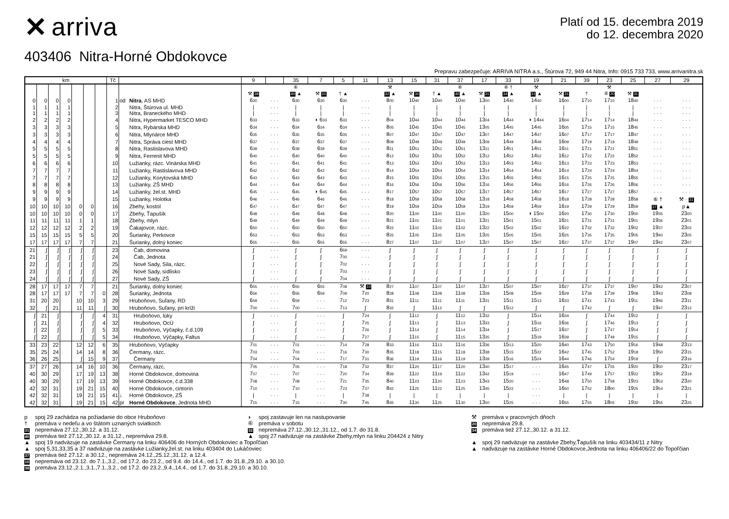✕ arriva
Platí od 15. decembra 2019
do 12. decembra 2020
403406 Nitra-Horné Obdokovce
Prepravu zabezpečuje: ARRIVA NITRA a.s., Štúrova 72, 949 44 Nitra, Info: 0915 733 733, www.arrivanitra.sk
| km | | | | | | | Tč | | | 9 | | 35 | 7 | 5 | 11 | 13 | 15 | 31 | 37 | 17 | 33 | 19 | 21 | 39 | 23 | 25 | 27 | 29 |
| --- | --- | --- | --- | --- | --- | --- | --- | --- | --- | --- | --- | --- | --- | --- | --- | --- | --- | --- | --- | --- | --- | --- | --- | --- | --- | --- | --- | --- |
| | | | | | | | | | | ⚒ 38 | | ⑥ 40 ▲ | ⚒ 10 | † ▲ | | ⚒ 32 ▲ | ⚒ 31 | † ▲ | ⑥ 40 ▲ | ⚒ 31 | ⑥ † 34 ▲ | ⚒ 31 ▲ | ⚒ 31 | † | ⚒ ⑥ 20 | ⚒ 31 | | |
| 0 | 0 | 0 | 0 | | | | 1 | od | Nitra , AS MHD | 6 30 | · · · | 6 30 | 6 30 | 6 30 | · · · | 8 00 | 10 40 | 10 40 | 10 40 | 13 00 | 14 40 | 14 40 | 16 00 | 17 10 | 17 10 | 18 40 | · · · | · · · |
| 1 | 1 | 1 | 1 | | | | 2 | | Nitra, Štúrova ul. MHD | / | · · · | / | / | / | · · · | / | / | / | / | / | / | / | / | / | / | / | · · · | · · · |
| 1 | 1 | 1 | 1 | | | | 3 | | Nitra, Braneckého MHD | / | · · · | / | / | / | · · · | / | / | / | / | / | / | / | / | / | / | / | · · · | · · · |
| 2 | 2 | 2 | 2 | | | | 4 | | Nitra, Hypermarket TESCO MHD | 6 33 | · · · | 6 33 | ◗ 6 33 | 6 33 | · · · | 8 04 | 10 44 | 10 44 | 10 44 | 13 04 | 14 44 | ◗ 14 44 | 16 04 | 17 14 | 17 14 | 18 44 | · · · | · · · |
| 3 | 3 | 3 | 3 | | | | 5 | | Nitra, Rybárska MHD | 6 34 | · · · | 6 34 | 6 34 | 6 34 | · · · | 8 05 | 10 45 | 10 45 | 10 45 | 13 05 | 14 45 | 14 45 | 16 05 | 17 15 | 17 15 | 18 45 | · · · | · · · |
| 3 | 3 | 3 | 3 | | | | 6 | | Nitra, Mlynárce MHD | 6 35 | · · · | 6 35 | 6 35 | 6 35 | · · · | 8 07 | 10 47 | 10 47 | 10 47 | 13 07 | 14 47 | 14 47 | 16 07 | 17 17 | 17 17 | 18 47 | · · · | · · · |
| 4 | 4 | 4 | 4 | | | | 7 | | Nitra, Správa ciest MHD | 6 37 | · · · | 6 37 | 6 37 | 6 37 | · · · | 8 09 | 10 49 | 10 49 | 10 49 | 13 09 | 14 49 | 14 49 | 16 09 | 17 19 | 17 19 | 18 49 | · · · | · · · |
| 5 | 5 | 5 | 5 | | | | 8 | | Nitra, Rastislavova MHD | 6 39 | · · · | 6 39 | 6 39 | 6 39 | · · · | 8 11 | 10 51 | 10 51 | 10 51 | 13 11 | 14 51 | 14 51 | 16 11 | 17 21 | 17 21 | 18 51 | · · · | · · · |
| 5 | 5 | 5 | 5 | | | | 9 | | Nitra, Ferrenit MHD | 6 40 | · · · | 6 40 | 6 40 | 6 40 | · · · | 8 12 | 10 52 | 10 52 | 10 52 | 13 12 | 14 52 | 14 52 | 16 12 | 17 22 | 17 22 | 18 52 | · · · | · · · |
| 6 | 6 | 6 | 6 | | | | 10 | | Lužianky, rázc. Vinárska MHD | 6 41 | · · · | 6 41 | 6 41 | 6 41 | · · · | 8 13 | 10 53 | 10 53 | 10 53 | 13 13 | 14 53 | 14 53 | 16 13 | 17 23 | 17 23 | 18 53 | · · · | · · · |
| 7 | 7 | 7 | 7 | | | | 11 | | Lužianky, Rastislavova MHD | 6 42 | · · · | 6 42 | 6 42 | 6 42 | · · · | 8 14 | 10 54 | 10 54 | 10 54 | 13 14 | 14 54 | 14 54 | 16 14 | 17 24 | 17 24 | 18 54 | · · · | · · · |
| 7 | 7 | 7 | 7 | | | | 12 | | Lužianky, Korytovská MHD | 6 43 | · · · | 6 43 | 6 43 | 6 43 | · · · | 8 15 | 10 55 | 10 55 | 10 55 | 13 15 | 14 55 | 14 55 | 16 15 | 17 25 | 17 25 | 18 55 | · · · | · · · |
| 8 | 8 | 8 | 8 | | | | 13 | | Lužianky, ZŠ MHD | 6 44 | · · · | 6 44 | 6 44 | 6 44 | · · · | 8 16 | 10 56 | 10 56 | 10 56 | 13 16 | 14 56 | 14 56 | 16 16 | 17 26 | 17 26 | 18 56 | · · · | · · · |
| 9 | 9 | 9 | 9 | | | | 14 | | Lužianky, žel.st. MHD | 6 45 | · · · | 6 45 | ◗ 6 45 | 6 45 | · · · | 8 17 | 10 57 | 10 57 | 10 57 | 13 17 | 14 57 | 14 57 | 16 17 | 17 27 | 17 27 | 18 57 | · · · | · · · |
| 9 | 9 | 9 | 9 | | | | 15 | | Lužianky, Holotka | 6 46 | · · · | 6 46 | 6 46 | 6 46 | · · · | 8 18 | 10 58 | 10 58 | 10 58 | 13 18 | 14 58 | 14 58 | 16 18 | 17 28 | 17 28 | 18 58 | ⑥ † | ⚒ · 31 |
| 10 | 10 | 10 | 10 | 0 | 0 | | 16 | | Zbehy, kostol | 6 47 | · · · | 6 47 | 6 47 | 6 47 | · · · | 8 19 | 10 59 | 10 59 | 10 59 | 13 19 | 14 59 | 14 59 | 16 19 | 17 29 | 17 29 | 18 59 | 37 ▲ | p▲ |
| 10 | 10 | 10 | 10 | 0 | 0 | | 17 | | Zbehy, Ťapušík | 6 48 | · · · | 6 48 | 6 48 | 6 48 | · · · | 8 20 | 11 00 | 11 00 | 11 00 | 13 20 | 15 00 | ◗ 15 00 | 16 20 | 17 30 | 17 30 | 19 00 | 19 35 | 23 00 |
| 11 | 11 | 11 | 11 | 1 | 1 | | 18 | | Zbehy, mlyn | 6 49 | · · · | 6 49 | 6 49 | 6 49 | · · · | 8 21 | 11 01 | 11 01 | 11 01 | 13 21 | 15 01 | 15 01 | 16 21 | 17 31 | 17 31 | 19 01 | 19 36 | 23 01 |
| 12 | 12 | 12 | 12 | 2 | 2 | | 19 | | Čakajovce, rázc. | 6 50 | · · · | 6 50 | 6 50 | 6 50 | · · · | 8 22 | 11 02 | 11 02 | 11 02 | 13 22 | 15 02 | 15 02 | 16 22 | 17 32 | 17 32 | 19 02 | 19 37 | 23 02 |
| 15 | 15 | 15 | 15 | 5 | 5 | | 20 | | Šurianky, Perkovce | 6 53 | · · · | 6 53 | 6 53 | 6 53 | · · · | 8 25 | 11 05 | 11 05 | 11 05 | 13 25 | 15 05 | 15 05 | 16 25 | 17 35 | 17 35 | 19 05 | 19 40 | 23 05 |
| 17 | 17 | 17 | 17 | 7 | 7 | | 21 | | Šurianky, dolný koniec | 6 55 | · · · | 6 55 | 6 55 | 6 55 | · · · | 8 27 | 11 07 | 11 07 | 11 07 | 13 27 | 15 07 | 15 07 | 16 27 | 17 37 | 17 37 | 19 07 | 19 42 | 23 07 |
| 21 | ∫ | ∫ | ∫ | ∫ | ∫ | | 23 | | Čab, domovina | ∫ | · · · | ∫ | ∫ | 6 59 | · · · | ∫ | ∫ | ∫ | ∫ | ∫ | ∫ | ∫ | ∫ | ∫ | ∫ | ∫ | ∫ | ∫ |
| 21 | ∫ | ∫ | ∫ | ∫ | ∫ | | 24 | | Čab, Jednota | ∫ | · · · | ∫ | ∫ | 7 00 | · · · | ∫ | ∫ | ∫ | ∫ | ∫ | ∫ | ∫ | ∫ | ∫ | ∫ | ∫ | ∫ | ∫ |
| 22 | ∫ | ∫ | ∫ | ∫ | ∫ | | 25 | | Nové Sady, Sila, rázc. | ∫ | · · · | ∫ | ∫ | 7 02 | · · · | ∫ | ∫ | ∫ | ∫ | ∫ | ∫ | ∫ | ∫ | ∫ | ∫ | ∫ | ∫ | ∫ |
| 23 | ∫ | ∫ | ∫ | ∫ | ∫ | | 26 | | Nové Sady, sídlisko | ∫ | · · · | ∫ | ∫ | 7 03 | · · · | ∫ | ∫ | ∫ | ∫ | ∫ | ∫ | ∫ | ∫ | ∫ | ∫ | ∫ | ∫ | ∫ |
| 24 | ∫ | ∫ | ∫ | ∫ | ∫ | | 27 | | Nové Sady, ZŠ | ∫ | · · · | ∫ | ∫ | 7 04 | · · · | ∫ | ∫ | ∫ | ∫ | ∫ | ∫ | ∫ | ∫ | ∫ | ∫ | ∫ | ∫ | ∫ |
| 28 | 17 | 17 | 17 | 7 | 7 | | 21 | | Šurianky, dolný koniec | 6 55 | · · · | 6 55 | 6 55 | 7 08 | ⚒ 10 | 8 27 | 11 07 | 11 07 | 11 07 | 13 27 | 15 07 | 15 07 | 16 27 | 17 37 | 17 37 | 19 07 | 19 42 | 23 07 |
| 28 | 17 | 17 | 17 | 7 | 7 | 0 | 28 | | Šurianky, Jednota | 6 56 | · · · | 6 56 | 6 59 | 7 09 | 7 20 | 8 28 | 11 08 | 11 08 | 11 08 | 13 28 | 15 08 | 15 09 | 16 29 | 17 38 | 17 39 | 19 08 | 19 43 | 23 08 |
| 31 | 20 | 20 | | 10 | 10 | 3 | 29 | | Hruboňovo, Suľany, RD | 6 59 | · · · | 6 59 | · · · | 7 12 | 7 23 | 8 31 | 11 11 | 11 11 | 11 11 | 13 31 | 15 11 | 15 13 | 16 33 | 17 41 | 17 43 | 19 11 | 19 46 | 23 11 |
| 32 | ∫ | 21 | | 11 | 11 | ∫ | 30 | | Hruboňovo, Suľany, pri kríži | 7 00 | · · · | 7 00 | · · · | 7 13 | ∫ | 8 32 | ∫ | 11 12 | ∫ | ∫ | 15 12 | ∫ | ∫ | 17 42 | ∫ | ∫ | 19 47 | 23 12 |
| ∫ | 21 | ∫ | | ∫ | ∫ | 4 | 31 | | Hruboňovo, lúky | ∫ | · · · | ∫ | · · · | ∫ | 7 24 | ∫ | 11 12 | ∫ | 11 12 | 13 32 | ∫ | 15 14 | 16 34 | ∫ | 17 44 | 19 12 | ∫ | ∫ |
| ∫ | 21 | ∫ | | ∫ | ∫ | 4 | 32 | | Hruboňovo, OcÚ | ∫ | · · · | ∫ | · · · | ∫ | 7 25 | ∫ | 11 13 | ∫ | 11 13 | 13 33 | ∫ | 15 16 | 16 36 | ∫ | 17 46 | 19 13 | ∫ | ∫ |
| ∫ | 22 | ∫ | | ∫ | ∫ | 5 | 33 | | Hruboňovo, Výčapky, č.d.109 | ∫ | · · · | ∫ | · · · | ∫ | 7 26 | ∫ | 11 14 | ∫ | 11 14 | 13 34 | ∫ | 15 17 | 16 37 | ∫ | 17 47 | 19 14 | ∫ | ∫ |
| ∫ | 22 | ∫ | | ∫ | ∫ | 5 | 34 | | Hruboňovo, Výčapky, Faltus | ∫ | · · · | ∫ | · · · | ∫ | 7 27 | ∫ | 11 15 | ∫ | 11 15 | 13 35 | ∫ | 15 19 | 16 39 | ∫ | 17 49 | 19 15 | ∫ | ∫ |
| 33 | 23 | 22 | | 12 | 12 | 6 | 35 | | Hruboňovo, Výčapky | 7 01 | · · · | 7 01 | · · · | 7 14 | 7 28 | 8 33 | 11 16 | 11 13 | 11 16 | 13 36 | 15 13 | 15 20 | 16 40 | 17 43 | 17 50 | 19 16 | 19 48 | 23 13 |
| 35 | 25 | 24 | | 14 | 14 | 8 | 36 | | Čermany, rázc. | 7 03 | · · · | 7 03 | · · · | 7 16 | 7 30 | 8 35 | 11 18 | 11 15 | 11 18 | 13 38 | 15 15 | 15 22 | 16 42 | 17 45 | 17 52 | 19 18 | 19 50 | 23 15 |
| 36 | 26 | 25 | | ∫ | 15 | 9 | 37 | | Čermany | 7 04 | · · · | 7 04 | · · · | 7 17 | 7 31 | 8 36 | 11 19 | 11 16 | 11 19 | 13 39 | 15 16 | 15 24 | 16 44 | 17 46 | 17 54 | 19 19 | ∫ | 23 16 |
| 37 | 27 | 26 | | 14 | 16 | 10 | 36 | | Čermany, rázc. | 7 05 | · · · | 7 05 | · · · | 7 18 | 7 32 | 8 37 | 11 20 | 11 17 | 11 20 | 13 40 | 15 17 | · · · | 16 45 | 17 47 | 17 55 | 19 20 | 19 50 | 23 17 |
| 40 | 30 | 29 | | 17 | 19 | 13 | 38 | | Horné Obdokovce, domovina | 7 07 | · · · | 7 07 | · · · | 7 20 | 7 34 | 8 39 | 11 22 | 11 19 | 11 22 | 13 42 | 15 19 | · · · | 16 47 | 17 49 | 17 57 | 19 22 | 19 52 | 23 19 |
| 40 | 30 | 29 | | 17 | 19 | 13 | 39 | | Horné Obdokovce, č.d.338 | 7 08 | · · · | 7 08 | · · · | 7 21 | 7 35 | 8 40 | 11 23 | 11 20 | 11 23 | 13 43 | 15 20 | · · · | 16 48 | 17 50 | 17 58 | 19 23 | 19 53 | 23 20 |
| 42 | 32 | 31 | | 19 | 21 | 15 | 40 | | Horné Obdokovce, cintorín | 7 10 | · · · | 7 10 | · · · | 7 23 | 7 37 | 8 42 | 11 25 | 11 22 | 11 25 | 13 45 | 15 22 | · · · | 16 50 | 17 52 | 18 00 | 19 25 | 19 54 | 23 21 |
| 42 | 32 | 31 | | 19 | 21 | 15 | 41 | ↓ | Horné Obdokovce, ZŠ | / | · · · | / | · · · | / | 7 38 | / | / | / | / | / | / | · · · | / | / | / | / | / | / |
| 42 | 32 | 31 | | 19 | 21 | 15 | 42 | pr | Horné Obdokovce , Jednota MHD | 7 15 | · · · | 7 15 | · · · | 7 30 | 7 45 | 8 45 | 11 30 | 11 25 | 11 30 | 13 50 | 15 25 | · · · | 16 55 | 17 55 | 18 05 | 19 30 | 19 55 | 23 25 |
p spoj 29 zachádza na požiadanie do obce Hruboňovo
◗ spoj zastavuje len na nastupovanie
⚒ premáva v pracovných dňoch
† premáva v nedeľu a vo štátom uznaných sviatkoch
⑥ premáva v sobotu
20 nepremáva 29.8.
31 nepremáva 27.12.,30.12. a 31.12.
32 nepremáva 27.12.,30.12.,31.12., od 1.7. do 31.8.
34 premáva tiež 27.12.,30.12. a 31.12.
40 premáva tiež 27.12.,30.12. a 31.12., nepremáva 29.8.
▲ spoj 27 nadväzuje na zastávke Zbehy,mlyn na linku 204424 z Nitry
▲ spoj 19 nadväzuje na zastávke Čermany na linku 406406 do Horných Obdokoviec a Topoľčian
▲ spoj 29 nadväzuje na zastávke Zbehy,Ťapušík na linku 403434/11 z Nitry
▲ spoj 5,31,33,35 a 37 nadväzuje na zastávke Lužianky,žel.st. na linku 403404 do Lukáčoviec
▲ nadväzuje na zastávke Horné Obdokovce,Jednota na linku 406406/22 do Topoľčian
37 premáva tiež 27.12. a 30.12., nepremáva 24.12.,25.12.,31.12. a 12.4.
10 nepremáva od 23.12. do 7.1.,3.2., od 17.2. do 23.2., od 9.4. do 14.4., od 1.7. do 31.8.,29.10. a 30.10.
38 premáva 23.12.,2.1.,3.1.,7.1.,3.2., od 17.2. do 23.2.,9.4.,14.4., od 1.7. do 31.8.,29.10. a 30.10.